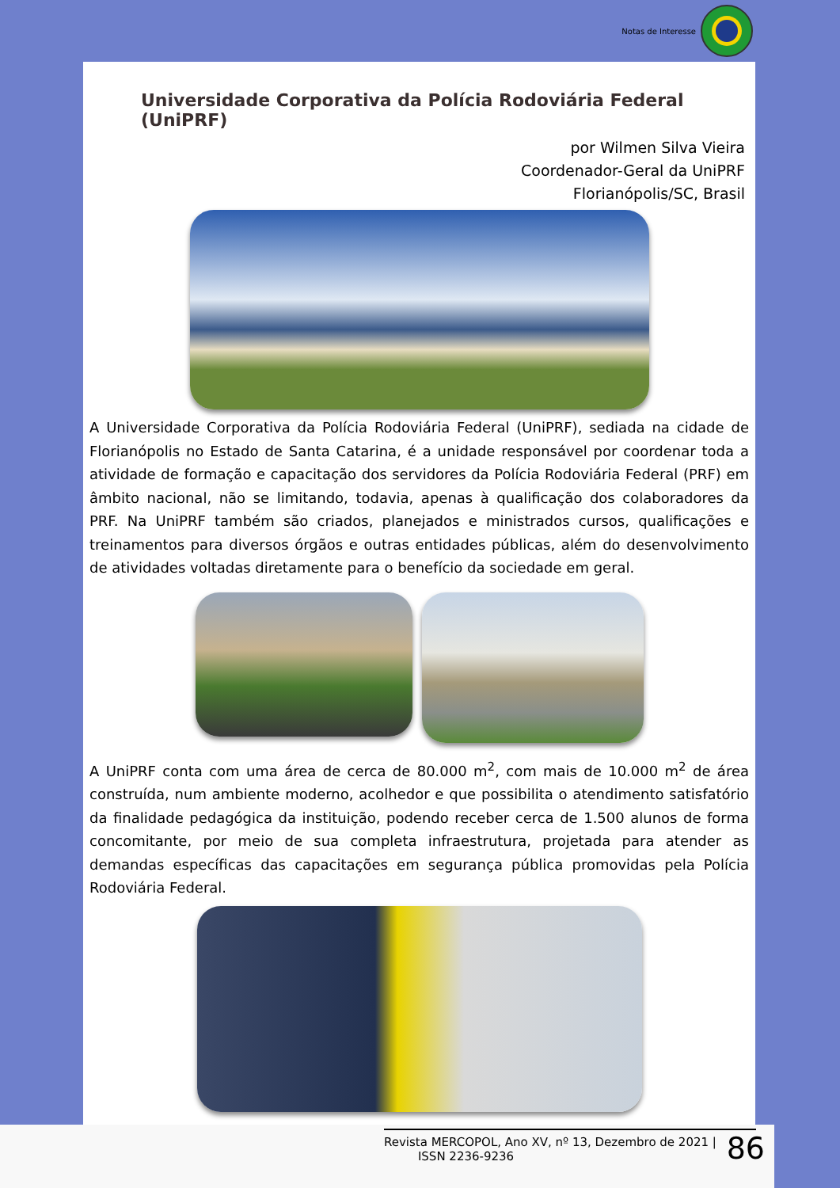Notas de Interesse
Universidade Corporativa da Polícia Rodoviária Federal (UniPRF)
por Wilmen Silva Vieira
Coordenador-Geral da UniPRF
Florianópolis/SC, Brasil
A Universidade Corporativa da Polícia Rodoviária Federal (UniPRF), sediada na cidade de Florianópolis no Estado de Santa Catarina, é a unidade responsável por coordenar toda a atividade de formação e capacitação dos servidores da Polícia Rodoviária Federal (PRF) em âmbito nacional, não se limitando, todavia, apenas à qualificação dos colaboradores da PRF. Na UniPRF também são criados, planejados e ministrados cursos, qualificações e treinamentos para diversos órgãos e outras entidades públicas, além do desenvolvimento de atividades voltadas diretamente para o benefício da sociedade em geral.
A UniPRF conta com uma área de cerca de 80.000 m<sup>2</sup>, com mais de 10.000 m<sup>2</sup> de área construída, num ambiente moderno, acolhedor e que possibilita o atendimento satisfatório da finalidade pedagógica da instituição, podendo receber cerca de 1.500 alunos de forma concomitante, por meio de sua completa infraestrutura, projetada para atender as demandas específicas das capacitações em segurança pública promovidas pela Polícia Rodoviária Federal.
Revista MERCOPOL, Ano XV, nº 13, Dezembro de 2021 |
ISSN 2236-9236
86